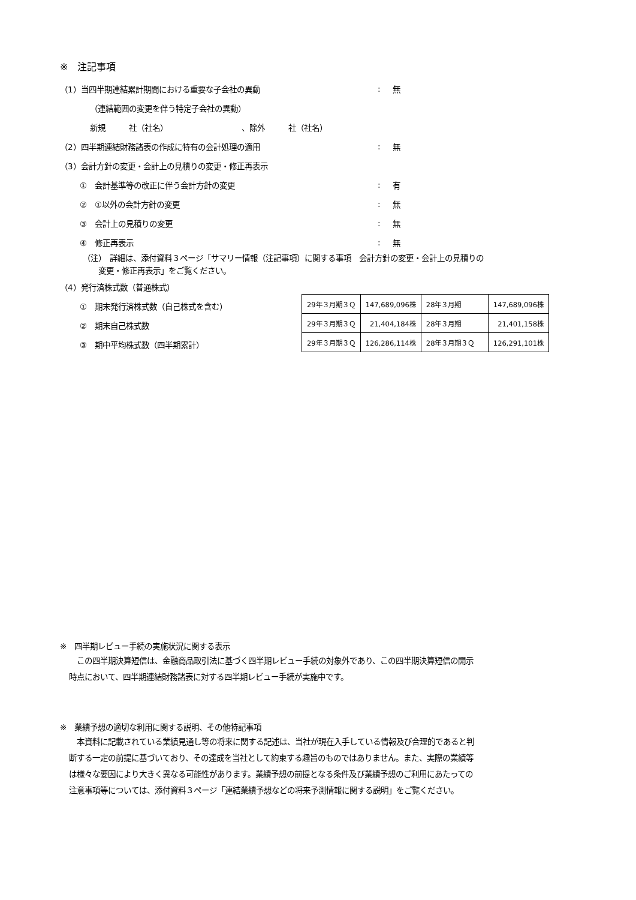※　注記事項
（1）当四半期連結累計期間における重要な子会社の異動: 無
（連結範囲の変更を伴う特定子会社の異動）
新規　　　社（社名）　　　　　　　　　　、除外　　　社（社名）
（2）四半期連結財務諸表の作成に特有の会計処理の適用: 無
（3）会計方針の変更・会計上の見積りの変更・修正再表示
①　会計基準等の改正に伴う会計方針の変更: 有
②　①以外の会計方針の変更: 無
③　会計上の見積りの変更: 無
④　修正再表示: 無
（注）　詳細は、添付資料３ページ「サマリー情報（注記事項）に関する事項　会計方針の変更・会計上の見積りの
　　変更・修正再表示」をご覧ください。
（4）発行済株式数（普通株式）
①　期末発行済株式数（自己株式を含む）
②　期末自己株式数
③　期中平均株式数（四半期累計）
| 29年３月期３Ｑ | 147,689,096株 | 28年３月期 | 147,689,096株 |
| 29年３月期３Ｑ | 21,404,184株 | 28年３月期 | 21,401,158株 |
| 29年３月期３Ｑ | 126,286,114株 | 28年３月期３Ｑ | 126,291,101株 |
※　四半期レビュー手続の実施状況に関する表示
　この四半期決算短信は、金融商品取引法に基づく四半期レビュー手続の対象外であり、この四半期決算短信の開示
時点において、四半期連結財務諸表に対する四半期レビュー手続が実施中です。
※　業績予想の適切な利用に関する説明、その他特記事項
　本資料に記載されている業績見通し等の将来に関する記述は、当社が現在入手している情報及び合理的であると判
断する一定の前提に基づいており、その達成を当社として約束する趣旨のものではありません。また、実際の業績等
は様々な要因により大きく異なる可能性があります。業績予想の前提となる条件及び業績予想のご利用にあたっての
注意事項等については、添付資料３ページ「連結業績予想などの将来予測情報に関する説明」をご覧ください。